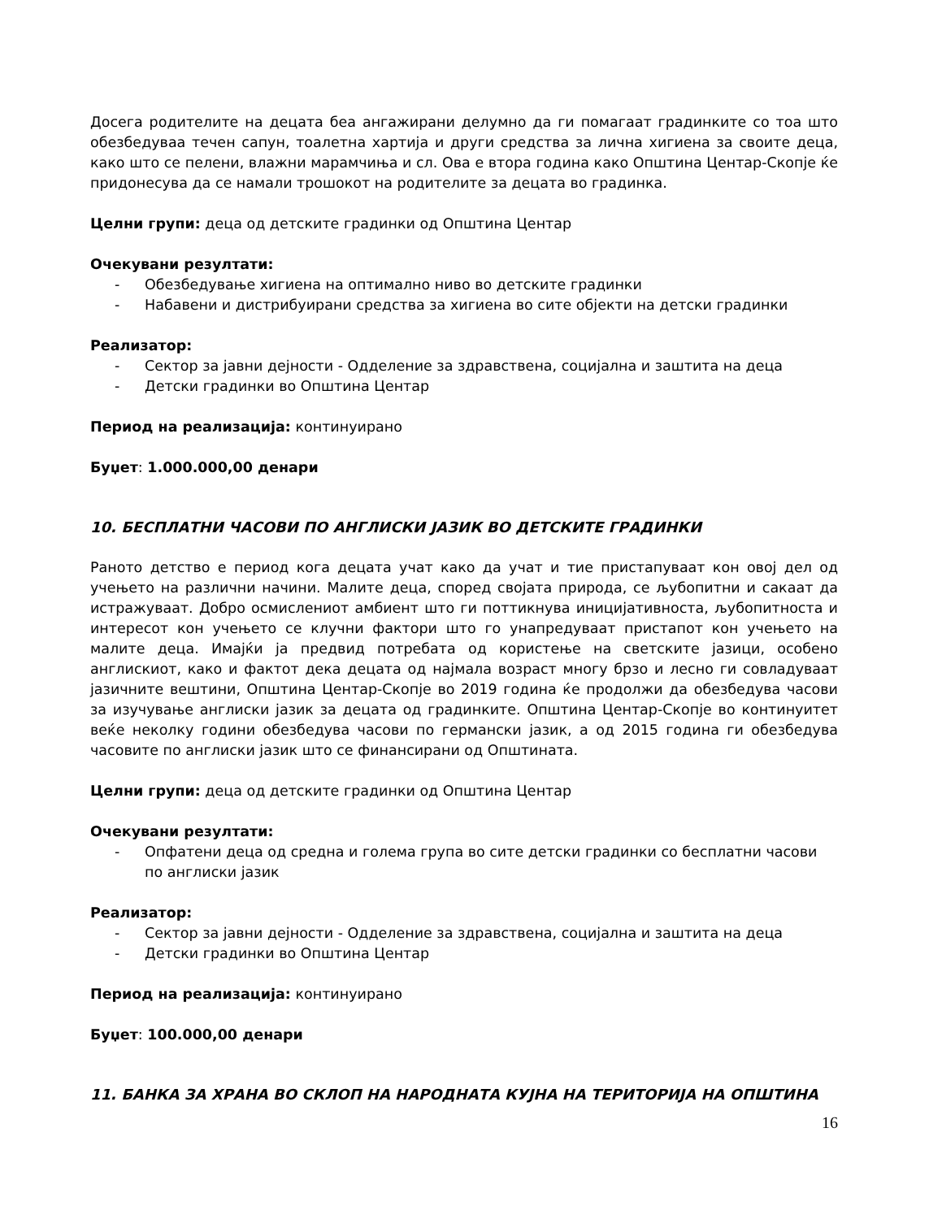Досега родителите на децата беа ангажирани делумно да ги помагаат градинките со тоа што обезбедуваа течен сапун, тоалетна хартија и други средства за лична хигиена за своите деца, како што се пелени, влажни марамчиња и сл. Ова е втора година како Општина Центар-Скопје ќе придонесува да се намали трошокот на родителите за децата во градинка.
Целни групи: деца од детските градинки од Општина Центар
Очекувани резултати:
- Обезбедување хигиена на оптимално ниво во детските градинки
- Набавени и дистрибуирани средства за хигиена во сите објекти на детски градинки
Реализатор:
- Сектор за јавни дејности - Одделение за здравствена, социјална и заштита на деца
- Детски градинки во Општина Центар
Период на реализација: континуирано
Буџет: 1.000.000,00 денари
10. БЕСПЛАТНИ ЧАСОВИ ПО АНГЛИСКИ ЈАЗИК ВО ДЕТСКИТЕ ГРАДИНКИ
Раното детство е период кога децата учат како да учат и тие пристапуваат кон овој дел од учењето на различни начини. Малите деца, според својата природа, се љубопитни и сакаат да истражуваат. Добро осмислениот амбиент што ги поттикнува иницијативноста, љубопитноста и интересот кон учењето се клучни фактори што го унапредуваат пристапот кон учењето на малите деца. Имајќи ја предвид потребата од користење на светските јазици, особено англискиот, како и фактот дека децата од најмала возраст многу брзо и лесно ги совладуваат јазичните вештини, Општина Центар-Скопје во 2019 година ќе продолжи да обезбедува часови за изучување англиски јазик за децата од градинките. Општина Центар-Скопје во континуитет веќе неколку години обезбедува часови по германски јазик, а од 2015 година ги обезбедува часовите по англиски јазик што се финансирани од Општината.
Целни групи: деца од детските градинки од Општина Центар
Очекувани резултати:
- Опфатени деца од средна и голема група во сите детски градинки со бесплатни часови по англиски јазик
Реализатор:
- Сектор за јавни дејности - Одделение за здравствена, социјална и заштита на деца
- Детски градинки во Општина Центар
Период на реализација: континуирано
Буџет: 100.000,00 денари
11. БАНКА ЗА ХРАНА ВО СКЛОП НА НАРОДНАТА КУЈНА НА ТЕРИТОРИЈА НА ОПШТИНА
16